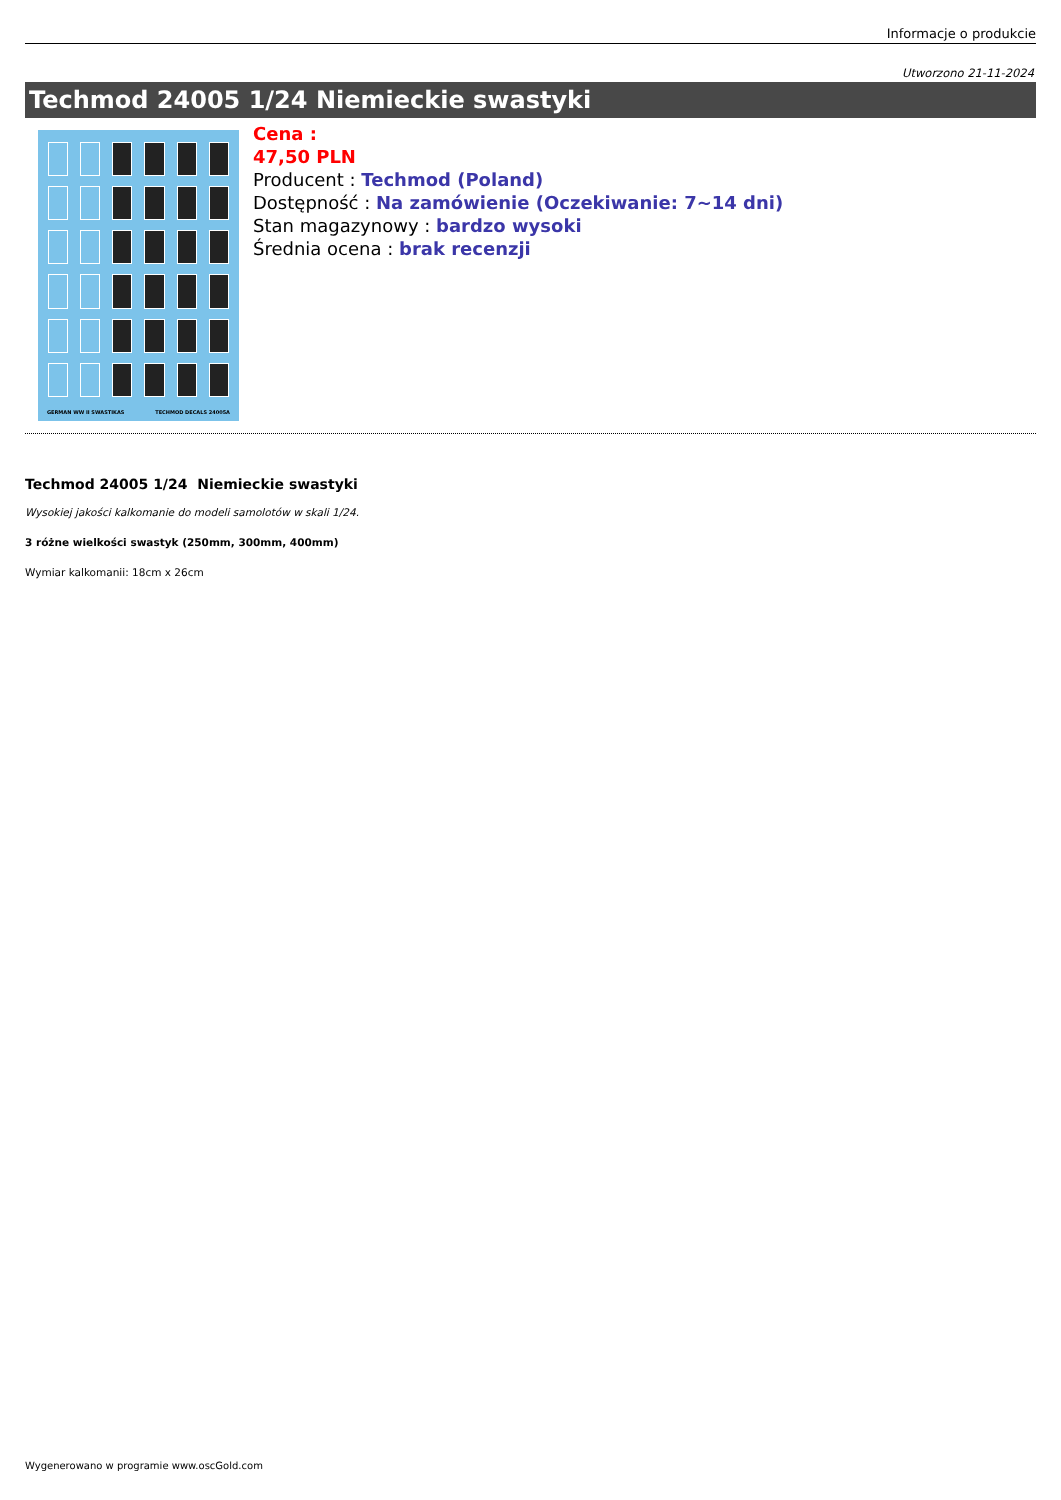Informacje o produkcie
Utworzono 21-11-2024
Techmod 24005 1/24 Niemieckie swastyki
GERMAN WW II SWASTIKAS TECHMOD DECALS 24005A
Cena :
47,50 PLN
Producent : Techmod (Poland)
Dostępność : Na zamówienie (Oczekiwanie: 7~14 dni)
Stan magazynowy : bardzo wysoki
Średnia ocena : brak recenzji
Techmod 24005 1/24 Niemieckie swastyki
Wysokiej jakości kalkomanie do modeli samolotów w skali 1/24.
3 różne wielkości swastyk (250mm, 300mm, 400mm)
Wymiar kalkomanii: 18cm x 26cm
Wygenerowano w programie www.oscGold.com